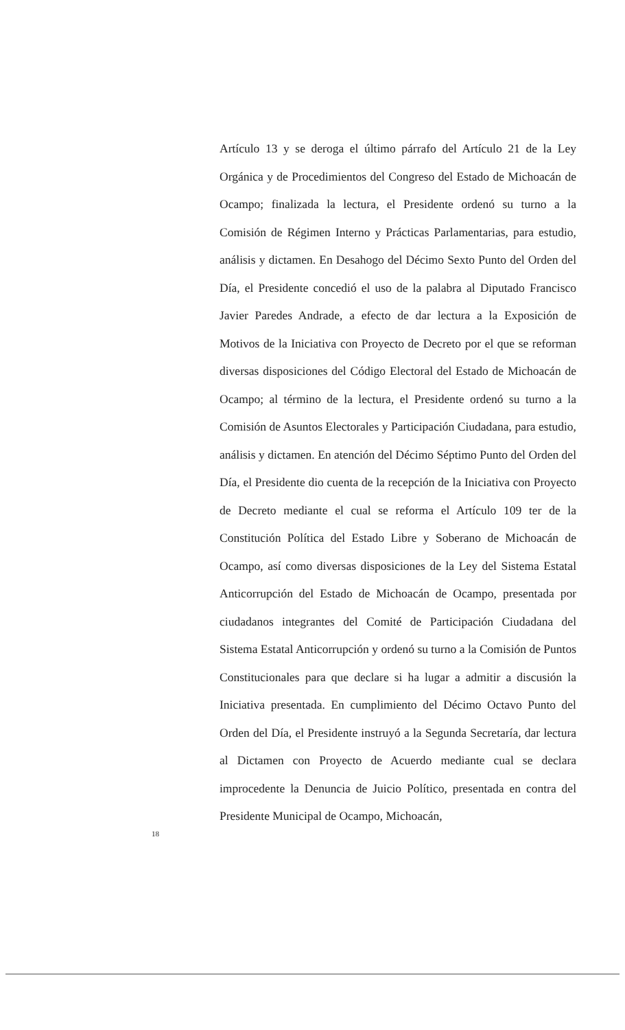Artículo 13 y se deroga el último párrafo del Artículo 21 de la Ley Orgánica y de Procedimientos del Congreso del Estado de Michoacán de Ocampo; finalizada la lectura, el Presidente ordenó su turno a la Comisión de Régimen Interno y Prácticas Parlamentarias, para estudio, análisis y dictamen. En Desahogo del Décimo Sexto Punto del Orden del Día, el Presidente concedió el uso de la palabra al Diputado Francisco Javier Paredes Andrade, a efecto de dar lectura a la Exposición de Motivos de la Iniciativa con Proyecto de Decreto por el que se reforman diversas disposiciones del Código Electoral del Estado de Michoacán de Ocampo; al término de la lectura, el Presidente ordenó su turno a la Comisión de Asuntos Electorales y Participación Ciudadana, para estudio, análisis y dictamen. En atención del Décimo Séptimo Punto del Orden del Día, el Presidente dio cuenta de la recepción de la Iniciativa con Proyecto de Decreto mediante el cual se reforma el Artículo 109 ter de la Constitución Política del Estado Libre y Soberano de Michoacán de Ocampo, así como diversas disposiciones de la Ley del Sistema Estatal Anticorrupción del Estado de Michoacán de Ocampo, presentada por ciudadanos integrantes del Comité de Participación Ciudadana del Sistema Estatal Anticorrupción y ordenó su turno a la Comisión de Puntos Constitucionales para que declare si ha lugar a admitir a discusión la Iniciativa presentada. En cumplimiento del Décimo Octavo Punto del Orden del Día, el Presidente instruyó a la Segunda Secretaría, dar lectura al Dictamen con Proyecto de Acuerdo mediante cual se declara improcedente la Denuncia de Juicio Político, presentada en contra del Presidente Municipal de Ocampo, Michoacán,
18